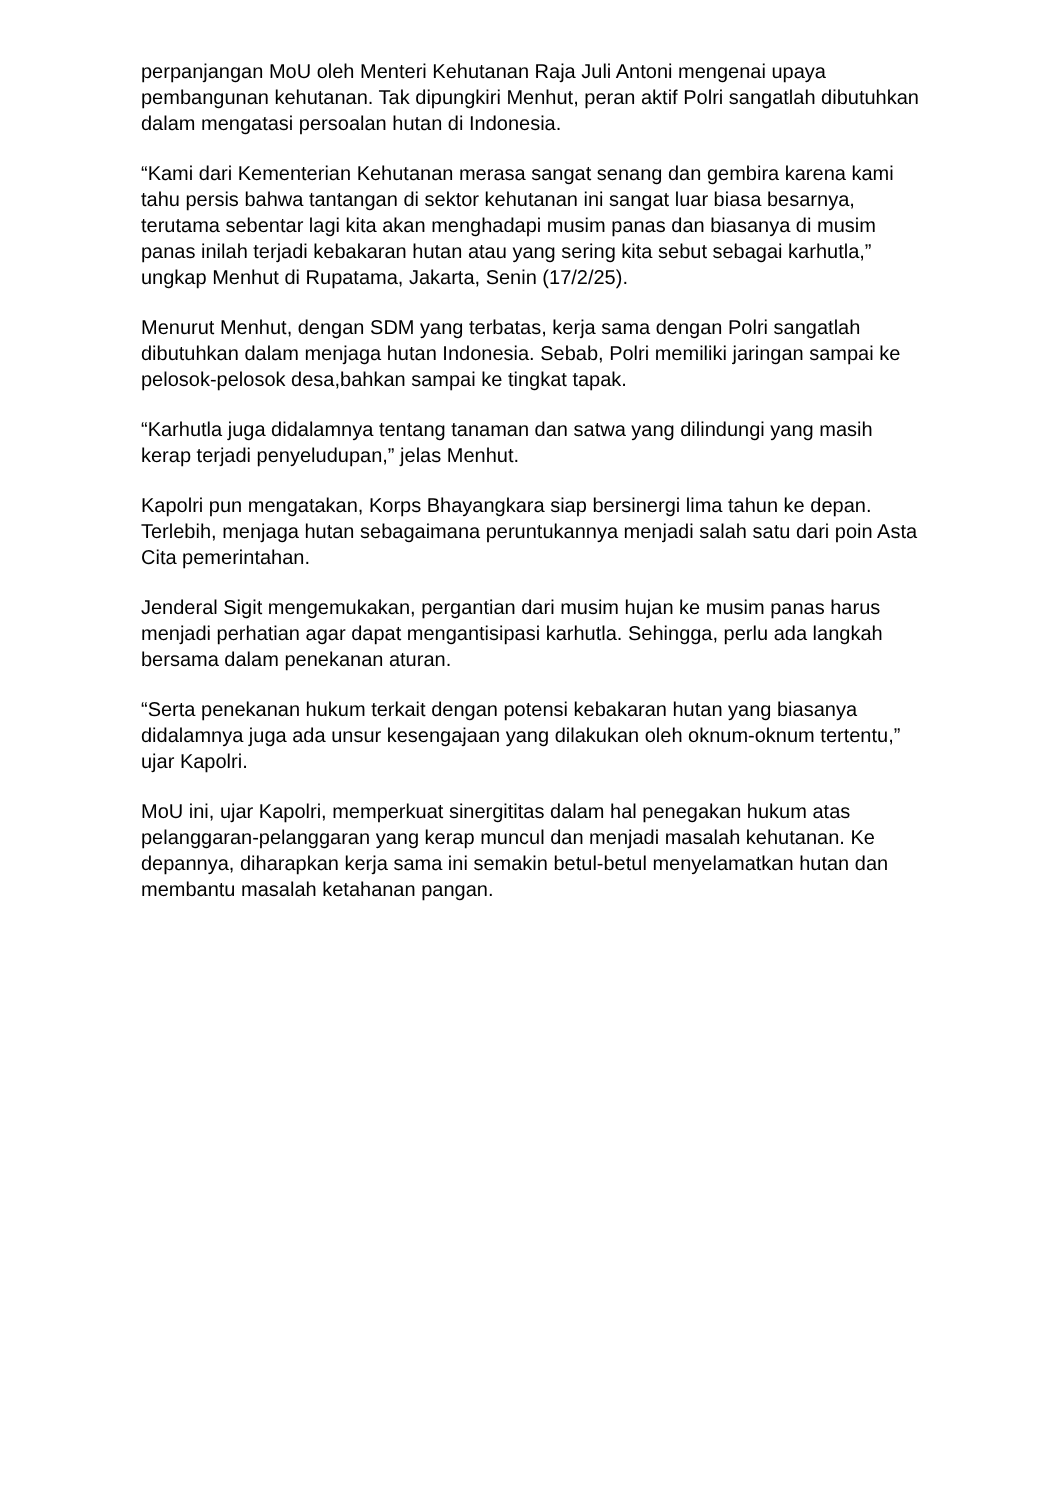perpanjangan MoU oleh Menteri Kehutanan Raja Juli Antoni mengenai upaya pembangunan kehutanan. Tak dipungkiri Menhut, peran aktif Polri sangatlah dibutuhkan dalam mengatasi persoalan hutan di Indonesia.
“Kami dari Kementerian Kehutanan merasa sangat senang dan gembira karena kami tahu persis bahwa tantangan di sektor kehutanan ini sangat luar biasa besarnya, terutama sebentar lagi kita akan menghadapi musim panas dan biasanya di musim panas inilah terjadi kebakaran hutan atau yang sering kita sebut sebagai karhutla,” ungkap Menhut di Rupatama, Jakarta, Senin (17/2/25).
Menurut Menhut, dengan SDM yang terbatas, kerja sama dengan Polri sangatlah dibutuhkan dalam menjaga hutan Indonesia. Sebab, Polri memiliki jaringan sampai ke pelosok-pelosok desa,bahkan sampai ke tingkat tapak.
“Karhutla juga didalamnya tentang tanaman dan satwa yang dilindungi yang masih kerap terjadi penyeludupan,” jelas Menhut.
Kapolri pun mengatakan, Korps Bhayangkara siap bersinergi lima tahun ke depan. Terlebih, menjaga hutan sebagaimana peruntukannya menjadi salah satu dari poin Asta Cita pemerintahan.
Jenderal Sigit mengemukakan, pergantian dari musim hujan ke musim panas harus menjadi perhatian agar dapat mengantisipasi karhutla. Sehingga, perlu ada langkah bersama dalam penekanan aturan.
“Serta penekanan hukum terkait dengan potensi kebakaran hutan yang biasanya didalamnya juga ada unsur kesengajaan yang dilakukan oleh oknum-oknum tertentu,” ujar Kapolri.
MoU ini, ujar Kapolri, memperkuat sinergititas dalam hal penegakan hukum atas pelanggaran-pelanggaran yang kerap muncul dan menjadi masalah kehutanan. Ke depannya, diharapkan kerja sama ini semakin betul-betul menyelamatkan hutan dan membantu masalah ketahanan pangan.